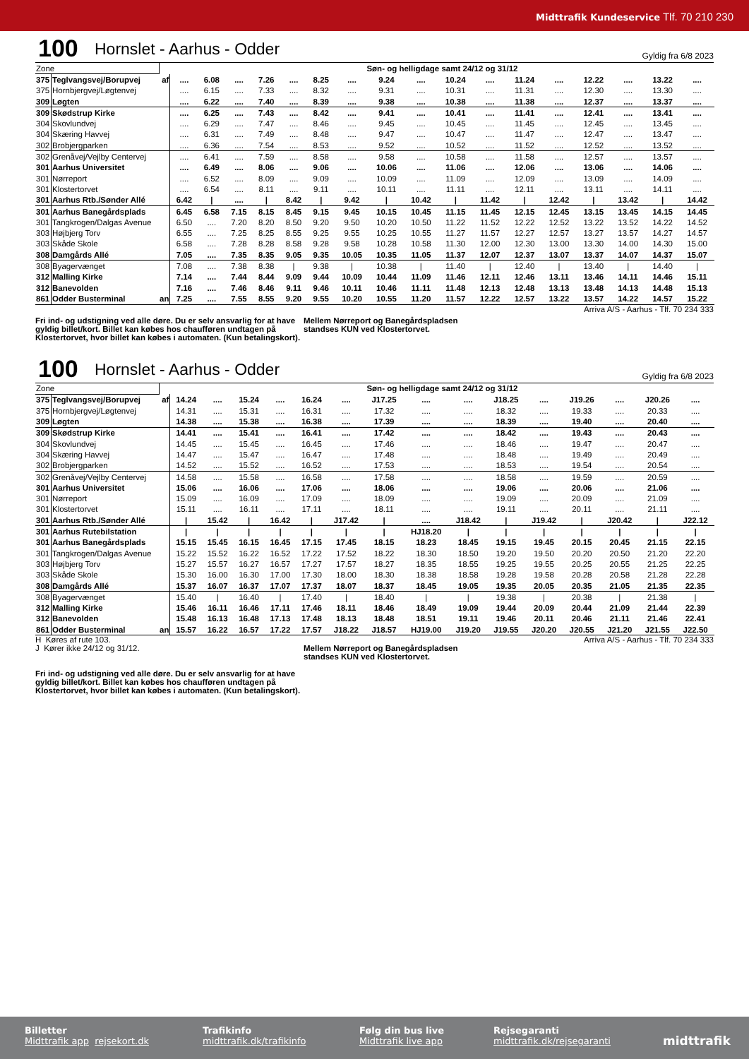Midttrafik Kundeservice Tlf. 70 210 230
100 Hornslet - Aarhus - Odder Gyldig fra 6/8 2023
| Zone | | | Søn- og helligdage samt 24/12 og 31/12 | | | | | | | | | | | | | | | | |
| 375 | Teglvangsvej/Borupvej | af | .... | 6.08 | .... | 7.26 | .... | 8.25 | .... | 9.24 | .... | 10.24 | .... | 11.24 | .... | 12.22 | .... | 13.22 | .... |
| 375 | Hornbjergvej/Løgtenvej | | .... | 6.15 | .... | 7.33 | .... | 8.32 | .... | 9.31 | .... | 10.31 | .... | 11.31 | .... | 12.30 | .... | 13.30 | .... |
| 309 | Løgten | | .... | 6.22 | .... | 7.40 | .... | 8.39 | .... | 9.38 | .... | 10.38 | .... | 11.38 | .... | 12.37 | .... | 13.37 | .... |
| 309 | Skødstrup Kirke | | .... | 6.25 | .... | 7.43 | .... | 8.42 | .... | 9.41 | .... | 10.41 | .... | 11.41 | .... | 12.41 | .... | 13.41 | .... |
| 304 | Skovlundvej | | .... | 6.29 | .... | 7.47 | .... | 8.46 | .... | 9.45 | .... | 10.45 | .... | 11.45 | .... | 12.45 | .... | 13.45 | .... |
| 304 | Skæring Havvej | | .... | 6.31 | .... | 7.49 | .... | 8.48 | .... | 9.47 | .... | 10.47 | .... | 11.47 | .... | 12.47 | .... | 13.47 | .... |
| 302 | Brobjergparken | | .... | 6.36 | .... | 7.54 | .... | 8.53 | .... | 9.52 | .... | 10.52 | .... | 11.52 | .... | 12.52 | .... | 13.52 | .... |
| 302 | Grenåvej/Vejlby Centervej | | .... | 6.41 | .... | 7.59 | .... | 8.58 | .... | 9.58 | .... | 10.58 | .... | 11.58 | .... | 12.57 | .... | 13.57 | .... |
| 301 | Aarhus Universitet | | .... | 6.49 | .... | 8.06 | .... | 9.06 | .... | 10.06 | .... | 11.06 | .... | 12.06 | .... | 13.06 | .... | 14.06 | .... |
| 301 | Nørreport | | .... | 6.52 | .... | 8.09 | .... | 9.09 | .... | 10.09 | .... | 11.09 | .... | 12.09 | .... | 13.09 | .... | 14.09 | .... |
| 301 | Klostertorvet | | .... | 6.54 | .... | 8.11 | .... | 9.11 | .... | 10.11 | .... | 11.11 | .... | 12.11 | .... | 13.11 | .... | 14.11 | .... |
| 301 | Aarhus Rtb./Sønder Allé | | 6.42 | / | .... | / | 8.42 | / | 9.42 | / | 10.42 | / | 11.42 | / | 12.42 | / | 13.42 | / | 14.42 |
| 301 | Aarhus Banegårdsplads | | 6.45 | 6.58 | 7.15 | 8.15 | 8.45 | 9.15 | 9.45 | 10.15 | 10.45 | 11.15 | 11.45 | 12.15 | 12.45 | 13.15 | 13.45 | 14.15 | 14.45 |
| 301 | Tangkrogen/Dalgas Avenue | | 6.50 | .... | 7.20 | 8.20 | 8.50 | 9.20 | 9.50 | 10.20 | 10.50 | 11.22 | 11.52 | 12.22 | 12.52 | 13.22 | 13.52 | 14.22 | 14.52 |
| 303 | Højbjerg Torv | | 6.55 | .... | 7.25 | 8.25 | 8.55 | 9.25 | 9.55 | 10.25 | 10.55 | 11.27 | 11.57 | 12.27 | 12.57 | 13.27 | 13.57 | 14.27 | 14.57 |
| 303 | Skåde Skole | | 6.58 | .... | 7.28 | 8.28 | 8.58 | 9.28 | 9.58 | 10.28 | 10.58 | 11.30 | 12.00 | 12.30 | 13.00 | 13.30 | 14.00 | 14.30 | 15.00 |
| 308 | Damgårds Allé | | 7.05 | .... | 7.35 | 8.35 | 9.05 | 9.35 | 10.05 | 10.35 | 11.05 | 11.37 | 12.07 | 12.37 | 13.07 | 13.37 | 14.07 | 14.37 | 15.07 |
| 308 | Byagervænget | | 7.08 | .... | 7.38 | 8.38 | / | 9.38 | / | 10.38 | / | 11.40 | / | 12.40 | / | 13.40 | / | 14.40 | / |
| 312 | Malling Kirke | | 7.14 | .... | 7.44 | 8.44 | 9.09 | 9.44 | 10.09 | 10.44 | 11.09 | 11.46 | 12.11 | 12.46 | 13.11 | 13.46 | 14.11 | 14.46 | 15.11 |
| 312 | Banevolden | | 7.16 | .... | 7.46 | 8.46 | 9.11 | 9.46 | 10.11 | 10.46 | 11.11 | 11.48 | 12.13 | 12.48 | 13.13 | 13.48 | 14.13 | 14.48 | 15.13 |
| 861 | Odder Busterminal | an | 7.25 | .... | 7.55 | 8.55 | 9.20 | 9.55 | 10.20 | 10.55 | 11.20 | 11.57 | 12.22 | 12.57 | 13.22 | 13.57 | 14.22 | 14.57 | 15.22 |
Arriva A/S - Aarhus - Tlf. 70 234 333
Fri ind- og udstigning ved alle døre. Du er selv ansvarlig for at have gyldig billet/kort. Billet kan købes hos chaufføren undtagen på Klostertorvet, hvor billet kan købes i automaten. (Kun betalingskort).
Mellem Nørreport og Banegårdspladsen
standses KUN ved Klostertorvet.
100 Hornslet - Aarhus - Odder Gyldig fra 6/8 2023
| Zone | | | Søn- og helligdage samt 24/12 og 31/12 | | | | | | | | | | | | | | |
| 375 | Teglvangsvej/Borupvej | af | 14.24 | .... | 15.24 | .... | 16.24 | .... | J17.25 | .... | .... | J18.25 | .... | J19.26 | .... | J20.26 | .... |
| 375 | Hornbjergvej/Løgtenvej | | 14.31 | .... | 15.31 | .... | 16.31 | .... | 17.32 | .... | .... | 18.32 | .... | 19.33 | .... | 20.33 | .... |
| 309 | Løgten | | 14.38 | .... | 15.38 | .... | 16.38 | .... | 17.39 | .... | .... | 18.39 | .... | 19.40 | .... | 20.40 | .... |
| 309 | Skødstrup Kirke | | 14.41 | .... | 15.41 | .... | 16.41 | .... | 17.42 | .... | .... | 18.42 | .... | 19.43 | .... | 20.43 | .... |
| 304 | Skovlundvej | | 14.45 | .... | 15.45 | .... | 16.45 | .... | 17.46 | .... | .... | 18.46 | .... | 19.47 | .... | 20.47 | .... |
| 304 | Skæring Havvej | | 14.47 | .... | 15.47 | .... | 16.47 | .... | 17.48 | .... | .... | 18.48 | .... | 19.49 | .... | 20.49 | .... |
| 302 | Brobjergparken | | 14.52 | .... | 15.52 | .... | 16.52 | .... | 17.53 | .... | .... | 18.53 | .... | 19.54 | .... | 20.54 | .... |
| 302 | Grenåvej/Vejlby Centervej | | 14.58 | .... | 15.58 | .... | 16.58 | .... | 17.58 | .... | .... | 18.58 | .... | 19.59 | .... | 20.59 | .... |
| 301 | Aarhus Universitet | | 15.06 | .... | 16.06 | .... | 17.06 | .... | 18.06 | .... | .... | 19.06 | .... | 20.06 | .... | 21.06 | .... |
| 301 | Nørreport | | 15.09 | .... | 16.09 | .... | 17.09 | .... | 18.09 | .... | .... | 19.09 | .... | 20.09 | .... | 21.09 | .... |
| 301 | Klostertorvet | | 15.11 | .... | 16.11 | .... | 17.11 | .... | 18.11 | .... | .... | 19.11 | .... | 20.11 | .... | 21.11 | .... |
| 301 | Aarhus Rtb./Sønder Allé | | / | 15.42 | / | 16.42 | / | J17.42 | / | .... | J18.42 | / | J19.42 | / | J20.42 | / | J22.12 |
| 301 | Aarhus Rutebilstation | | / | / | / | / | / | / | / | HJ18.20 | / | / | / | / | / | / | / |
| 301 | Aarhus Banegårdsplads | | 15.15 | 15.45 | 16.15 | 16.45 | 17.15 | 17.45 | 18.15 | 18.23 | 18.45 | 19.15 | 19.45 | 20.15 | 20.45 | 21.15 | 22.15 |
| 301 | Tangkrogen/Dalgas Avenue | | 15.22 | 15.52 | 16.22 | 16.52 | 17.22 | 17.52 | 18.22 | 18.30 | 18.50 | 19.20 | 19.50 | 20.20 | 20.50 | 21.20 | 22.20 |
| 303 | Højbjerg Torv | | 15.27 | 15.57 | 16.27 | 16.57 | 17.27 | 17.57 | 18.27 | 18.35 | 18.55 | 19.25 | 19.55 | 20.25 | 20.55 | 21.25 | 22.25 |
| 303 | Skåde Skole | | 15.30 | 16.00 | 16.30 | 17.00 | 17.30 | 18.00 | 18.30 | 18.38 | 18.58 | 19.28 | 19.58 | 20.28 | 20.58 | 21.28 | 22.28 |
| 308 | Damgårds Allé | | 15.37 | 16.07 | 16.37 | 17.07 | 17.37 | 18.07 | 18.37 | 18.45 | 19.05 | 19.35 | 20.05 | 20.35 | 21.05 | 21.35 | 22.35 |
| 308 | Byagervænget | | 15.40 | / | 16.40 | / | 17.40 | / | 18.40 | / | / | 19.38 | / | 20.38 | / | 21.38 | / |
| 312 | Malling Kirke | | 15.46 | 16.11 | 16.46 | 17.11 | 17.46 | 18.11 | 18.46 | 18.49 | 19.09 | 19.44 | 20.09 | 20.44 | 21.09 | 21.44 | 22.39 |
| 312 | Banevolden | | 15.48 | 16.13 | 16.48 | 17.13 | 17.48 | 18.13 | 18.48 | 18.51 | 19.11 | 19.46 | 20.11 | 20.46 | 21.11 | 21.46 | 22.41 |
| 861 | Odder Busterminal | an | 15.57 | 16.22 | 16.57 | 17.22 | 17.57 | J18.22 | J18.57 | HJ19.00 | J19.20 | J19.55 | J20.20 | J20.55 | J21.20 | J21.55 | J22.50 |
H Køres af rute 103. Arriva A/S - Aarhus - Tlf. 70 234 333
J Kører ikke 24/12 og 31/12. Mellem Nørreport og Banegårdspladsen
standses KUN ved Klostertorvet.
Fri ind- og udstigning ved alle døre. Du er selv ansvarlig for at have gyldig billet/kort. Billet kan købes hos chaufføren undtagen på Klostertorvet, hvor billet kan købes i automaten. (Kun betalingskort).
Billetter
Midttrafik app rejsekort.dk
Trafikinfo
midttrafik.dk/trafikinfo
Følg din bus live
Midttrafik live app
Rejsegaranti
midttrafik.dk/rejsegaranti
midttrafik